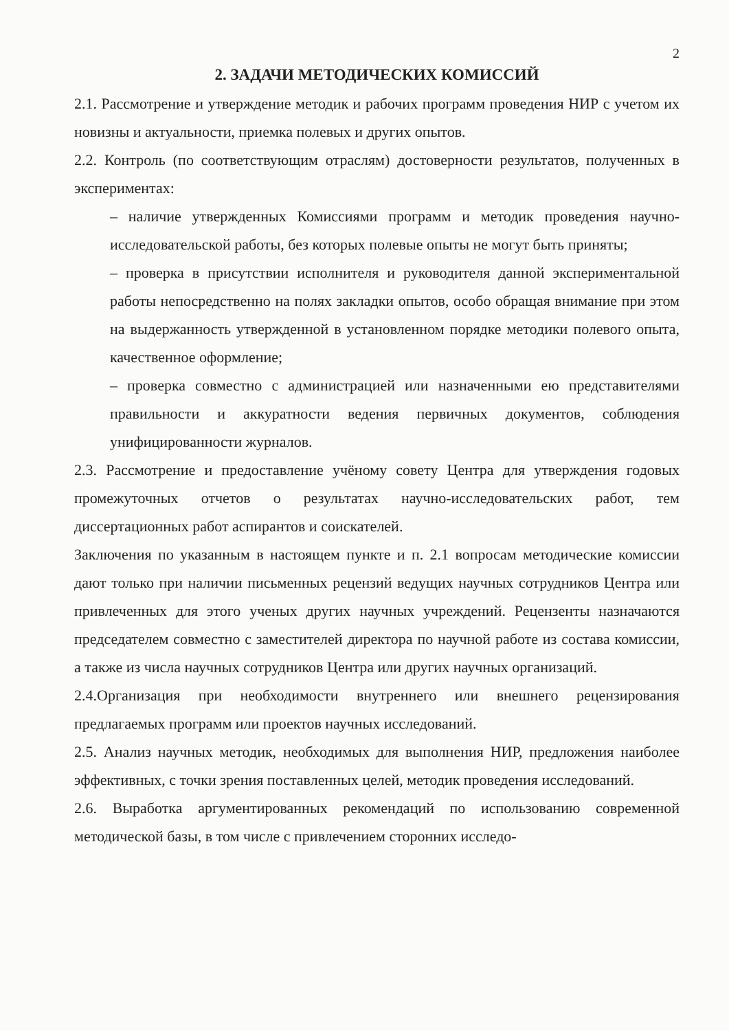2
2. ЗАДАЧИ МЕТОДИЧЕСКИХ КОМИССИЙ
2.1. Рассмотрение и утверждение методик и рабочих программ проведения НИР с учетом их новизны и актуальности, приемка полевых и других опытов.
2.2. Контроль (по соответствующим отраслям) достоверности результатов, полученных в экспериментах:
– наличие утвержденных Комиссиями программ и методик проведения научно-исследовательской работы, без которых полевые опыты не могут быть приняты;
– проверка в присутствии исполнителя и руководителя данной экспериментальной работы непосредственно на полях закладки опытов, особо обращая внимание при этом на выдержанность утвержденной в установленном порядке методики полевого опыта, качественное оформление;
– проверка совместно с администрацией или назначенными ею представителями правильности и аккуратности ведения первичных документов, соблюдения унифицированности журналов.
2.3. Рассмотрение и предоставление учёному совету Центра для утверждения годовых промежуточных отчетов о результатах научно-исследовательских работ, тем диссертационных работ аспирантов и соискателей.
Заключения по указанным в настоящем пункте и п. 2.1 вопросам методические комиссии дают только при наличии письменных рецензий ведущих научных сотрудников Центра или привлеченных для этого ученых других научных учреждений. Рецензенты назначаются председателем совместно с заместителей директора по научной работе из состава комиссии, а также из числа научных сотрудников Центра или других научных организаций.
2.4.Организация при необходимости внутреннего или внешнего рецензирования предлагаемых программ или проектов научных исследований.
2.5. Анализ научных методик, необходимых для выполнения НИР, предложения наиболее эффективных, с точки зрения поставленных целей, методик проведения исследований.
2.6. Выработка аргументированных рекомендаций по использованию современной методической базы, в том числе с привлечением сторонних исследо-